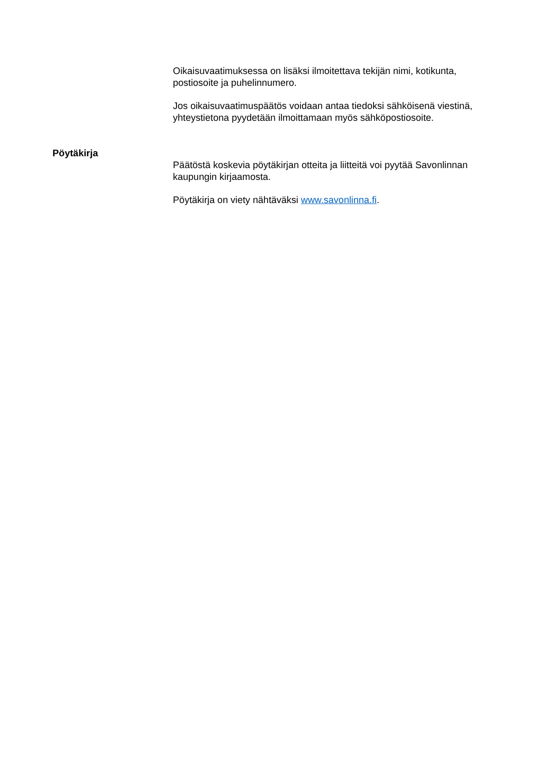Oikaisuvaatimuksessa on lisäksi ilmoitettava tekijän nimi, kotikunta, postiosoite ja puhelinnumero.
Jos oikaisuvaatimuspäätös voidaan antaa tiedoksi sähköisenä viestinä, yhteystietona pyydetään ilmoittamaan myös sähköpostiosoite.
Pöytäkirja
Päätöstä koskevia pöytäkirjan otteita ja liitteitä voi pyytää Savonlinnan kaupungin kirjaamosta.
Pöytäkirja on viety nähtäväksi www.savonlinna.fi.